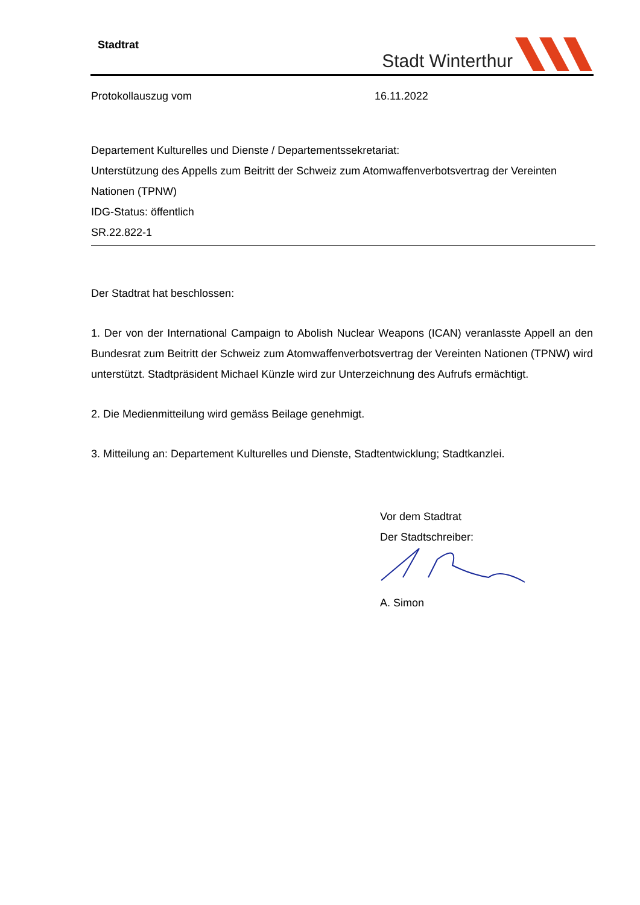Stadtrat Stadt Winterthur
Protokollauszug vom 16.11.2022
Departement Kulturelles und Dienste / Departementssekretariat:
Unterstützung des Appells zum Beitritt der Schweiz zum Atomwaffenverbotsvertrag der Vereinten Nationen (TPNW)
IDG-Status: öffentlich
SR.22.822-1
Der Stadtrat hat beschlossen:
1. Der von der International Campaign to Abolish Nuclear Weapons (ICAN) veranlasste Appell an den Bundesrat zum Beitritt der Schweiz zum Atomwaffenverbotsvertrag der Vereinten Natio­nen (TPNW) wird unterstützt. Stadtpräsident Michael Künzle wird zur Unterzeichnung des Aufrufs ermächtigt.
2. Die Medienmitteilung wird gemäss Beilage genehmigt.
3. Mitteilung an: Departement Kulturelles und Dienste, Stadtentwicklung; Stadtkanzlei.
Vor dem Stadtrat
Der Stadtschreiber:
A. Simon